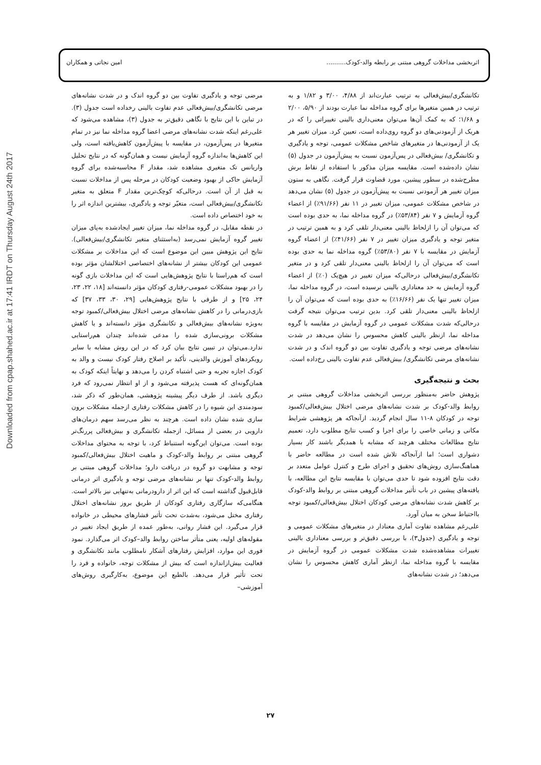Downloaded from cpap.shahed.ac.ir at 17:41 IRDT on Thursday August 24th 2017
اثربخشی مداخلات گروهی مبتنی بر رابطه والد-کودک.......... امین نجاتی و همکاران
تکانشگری/بیش‌فعالی به ترتیب عبارت‌اند از ۴/۸۸، ۳/۰۰ و ۱/۸۲ و به ترتیب در همین متغیرها برای گروه مداخله نما عبارت بودند از ۵/۹۰، ۲/۰۰ و ۱/۶۸؛ که به کمک آن‌ها می‌توان معنی‌داری بالینی تغییراتی را که در هریک از آزمودنی‌های دو گروه روی‌داده است، تعیین کرد. میزان تغییر هر یک از آزمودنی‌ها در متغیرهای شاخص مشکلات عمومی، توجه و یادگیری و تکانشگری/ بیش‌فعالی در پس‌آزمون نسبت به پیش‌آزمون در جدول (۵) نشان داده‌شده است. مقایسه میزان مذکور با استفاده از نقاط برش مطرح‌شده در سطور پیشین، مورد قضاوت قرار گرفت. نگاهی به ستون میزان تغییر هر آزمودنی نسبت به پیش‌آزمون در جدول (۵) نشان می‌دهد در شاخص مشکلات عمومی، میزان تغییر در ۱۱ نفر (۹۱/۶۶٪) از اعضاء گروه آزمایش و ۷ نفر (۵۳/۸۴٪) در گروه مداخله نما، به حدی بوده است که می‌توان آن را ازلحاظ بالینی معنی‌دار تلقی کرد و به همین ترتیب در متغیر توجه و یادگیری میزان تغییر در ۷ نفر (۴۱/۶۶٪) از اعضاء گروه آزمایش در مقایسه با ۷ نفر (۵۳/۸۰٪) گروه مداخله نما به حدی بوده است که می‌توان آن را ازلحاظ بالینی معنی‌دار تلقی کرد و در متغیر تکانشگری/بیش‌فعالی درحالی‌که میزان تغییر در هیچ‌یک (۰٪) از اعضاء گروه آزمایش به حد معناداری بالینی نرسیده است، در گروه مداخله نما، میزان تغییر تنها یک نفر (۱۶/۶۶٪) به حدی بوده است که می‌توان آن را ازلحاظ بالینی معنی‌دار تلقی کرد. بدین ترتیب می‌توان نتیجه گرفت درحالی‌که شدت مشکلات عمومی در گروه آزمایش در مقایسه با گروه مداخله نما، ازنظر بالینی کاهش محسوس را نشان می‌دهد در شدت نشانه‌های مرضی توجه و یادگیری تفاوت بین دو گروه اندک و در شدت نشانه‌های مرضی تکانشگری/ بیش‌فعالی عدم تفاوت بالینی رخ‌داده است.
بحث و نتیجه‌گیری
پژوهش حاضر به‌منظور بررسی اثربخشی مداخلات گروهی مبتنی بر روابط والد-کودک بر شدت نشانه‌های مرضی اختلال بیش‌فعالی/کمبود توجه در کودکان ۸-۱۱ سال انجام گردید. ازآنجاکه هر پژوهشی شرایط مکانی و زمانی خاصی را برای اجرا و کسب نتایج مطلوب دارد، تعمیم نتایج مطالعات مختلف هرچند که مشابه با همدیگر باشند کار بسیار دشواری است؛ اما ازآنجاکه تلاش شده است در مطالعه حاضر با هماهنگ‌سازی روش‌های تحقیق و اجرای طرح و کنترل عوامل متعدد بر دقت نتایج افزوده شود تا حدی می‌توان با مقایسه نتایج این مطالعه، با یافته‌های پیشین در باب تأثیر مداخلات گروهی مبتنی بر روابط والد-کودک بر کاهش شدت نشانه‌های مرضی کودکان اختلال بیش‌فعالی/کمبود توجه بااحتیاط سخن به میان آورد.
علی‌رغم مشاهده تفاوت آماری معنادار در متغیرهای مشکلات عمومی و توجه و یادگیری (جدول۳)، با بررسی دقیق‌تر و بررسی معناداری بالینی تغییرات مشاهده‌شده شدت مشکلات عمومی در گروه آزمایش در مقایسه با گروه مداخله نما، ازنظر آماری کاهش محسوس را نشان می‌دهد؛ در شدت نشانه‌های
مرضی توجه و یادگیری تفاوت بین دو گروه اندک و در شدت نشانه‌های مرضی تکانشگری/بیش‌فعالی عدم تفاوت بالینی رخداده است جدول (۳). در تباین با این نتایج با نگاهی دقیق‌تر به جدول (۳)، مشاهده می‌شود که علی‌رغم اینکه شدت نشانه‌های مرضی اعضا گروه مداخله نما نیز در تمام متغیرها در پس‌آزمون، در مقایسه با پیش‌آزمون کاهش‌یافته است، ولی این کاهش‌ها به‌اندازه گروه آزمایش نیست و همان‌گونه که در نتایج تحلیل واریانس تک متغیری مشاهده شد، مقدار F محاسبه‌شده برای گروه آزمایش حاکی از بهبود وضعیت کودکان در مرحله پس از مداخلات نسبت به قبل از آن است. درحالی‌که کوچک‌ترین مقدار F متعلق به متغیر تکانشگری/بیش‌فعالی است، متغیّر توجه و یادگیری، بیشترین اندازه اثر را به خود اختصاص داده است.
در نقطه مقابل، در گروه مداخله نما، میزان تغییر ایجادشده به‌پای میزان تغییر گروه آزمایش نمی‌رسد (به‌استثنای متغیر تکانشگری/بیش‌فعالی). نتایج این پژوهش مبین این موضوع است که این مداخلات بر مشکلات عمومی این کودکان بیشتر از نشانه‌های اختصاصی اختلالشان مؤثر بوده است که هم‌راستا با نتایج پژوهش‌هایی است که این مداخلات بازی گونه را در بهبود مشکلات عمومی-رفتاری کودکان مؤثر دانسته‌اند [۱۸، ۲۲، ۲۳، ۲۴، ۲۵] و از طرفی با نتایج پژوهش‌هایی [۲۹، ۳۰، ۳۳، ۳۷] که بازی‌درمانی را در کاهش نشانه‌های مرضی اختلال بیش‌فعالی/کمبود توجه به‌ویژه نشانه‌های بیش‌فعالی و تکانشگری مؤثر دانسته‌اند و یا کاهش مشکلات برونی‌سازی شده را مدعی شده‌اند چندان هم‌راستایی ندارد.می‌توان در تبیین نتایج بیان کرد که در این روش مشابه با سایر رویکردهای آموزش والدینی، تأکید بر اصلاح رفتار کودک نیست و والد به کودک اجازه تجربه و حتی اشتباه کردن را می‌دهد و نهایتاً اینکه کودک به همان‌گونه‌ای که هست پذیرفته می‌شود و از او انتظار نمی‌رود که فرد دیگری باشد. از طرف دیگر پیشینه پژوهشی، همان‌طور که ذکر شد، سودمندی این شیوه را در کاهش مشکلات رفتاری ازجمله مشکلات برون سازی شده نشان داده است. هرچند به نظر می‌رسد سهم درمان‌های دارویی در بعضی از مسائل، ازجمله تکانشگری و بیش‌فعالی پررنگ‌تر بوده است. می‌توان این‌گونه استنباط کرد، با توجه به محتوای مداخلات گروهی مبتنی بر روابط والد-کودک و ماهیت اختلال بیش‌فعالی/کمبود توجه و مشابهت دو گروه در دریافت دارو؛ مداخلات گروهی مبتنی بر روابط والد-کودک تنها بر نشانه‌های مرضی توجه و یادگیری اثر درمانی قابل‌قبول گذاشته است که این اثر از دارودرمانی به‌تنهایی نیز بالاتر است. هنگامی‌که سازگاری رفتاری کودکان از طریق بروز نشانه‌های اختلال رفتاری مختل می‌شود، به‌شدت تحت تأثیر فشارهای محیطی در خانواده قرار می‌گیرد. این فشار روانی، به‌طور عمده از طریق ایجاد تغییر در مقوله‌های اولیه، یعنی متأثر ساختن روابط والد–کودک اثر می‌گذارد. نمود فوری این موارد، افزایش رفتارهای آشکار نامطلوب مانند تکانشگری و فعالیت بیش‌ازاندازه است که بیش از مشکلات توجه، خانواده و فرد را تحت تأثیر قرار می‌دهد. بالطبع این موضوع، به‌کارگیری روش‌های آموزشی–
۲۷